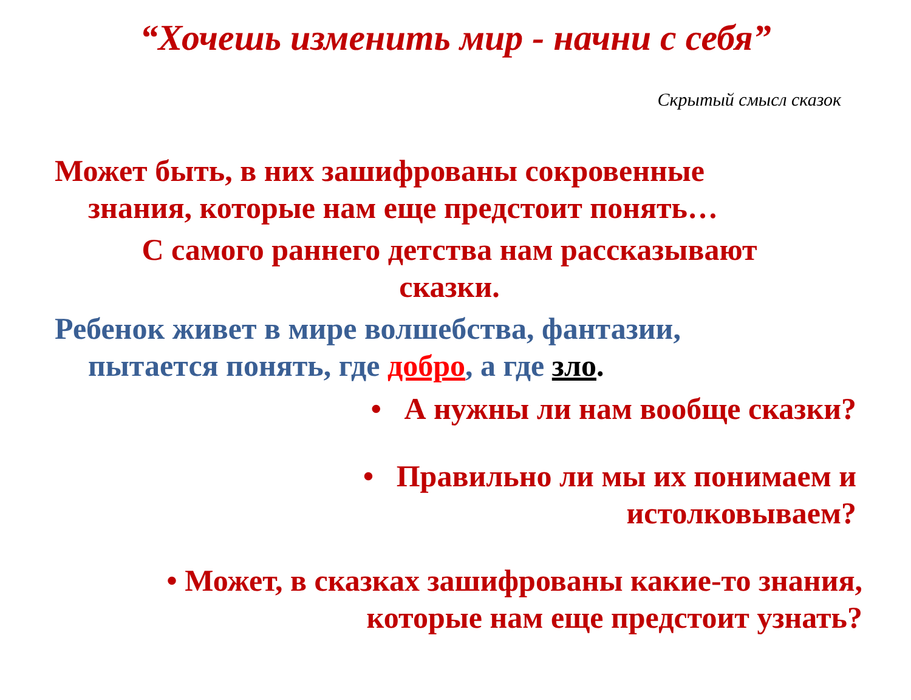“Хочешь изменить мир - начни с себя”
Скрытый смысл сказок
Может быть, в них зашифрованы сокровенные знания, которые нам еще предстоит понять…
С самого раннего детства нам рассказывают сказки.
Ребенок живет в мире волшебства, фантазии, пытается понять, где добро, а где зло.
• А нужны ли нам вообще сказки?
• Правильно ли мы их понимаем и истолковываем?
• Может, в сказках зашифрованы какие-то знания, которые нам еще предстоит узнать?